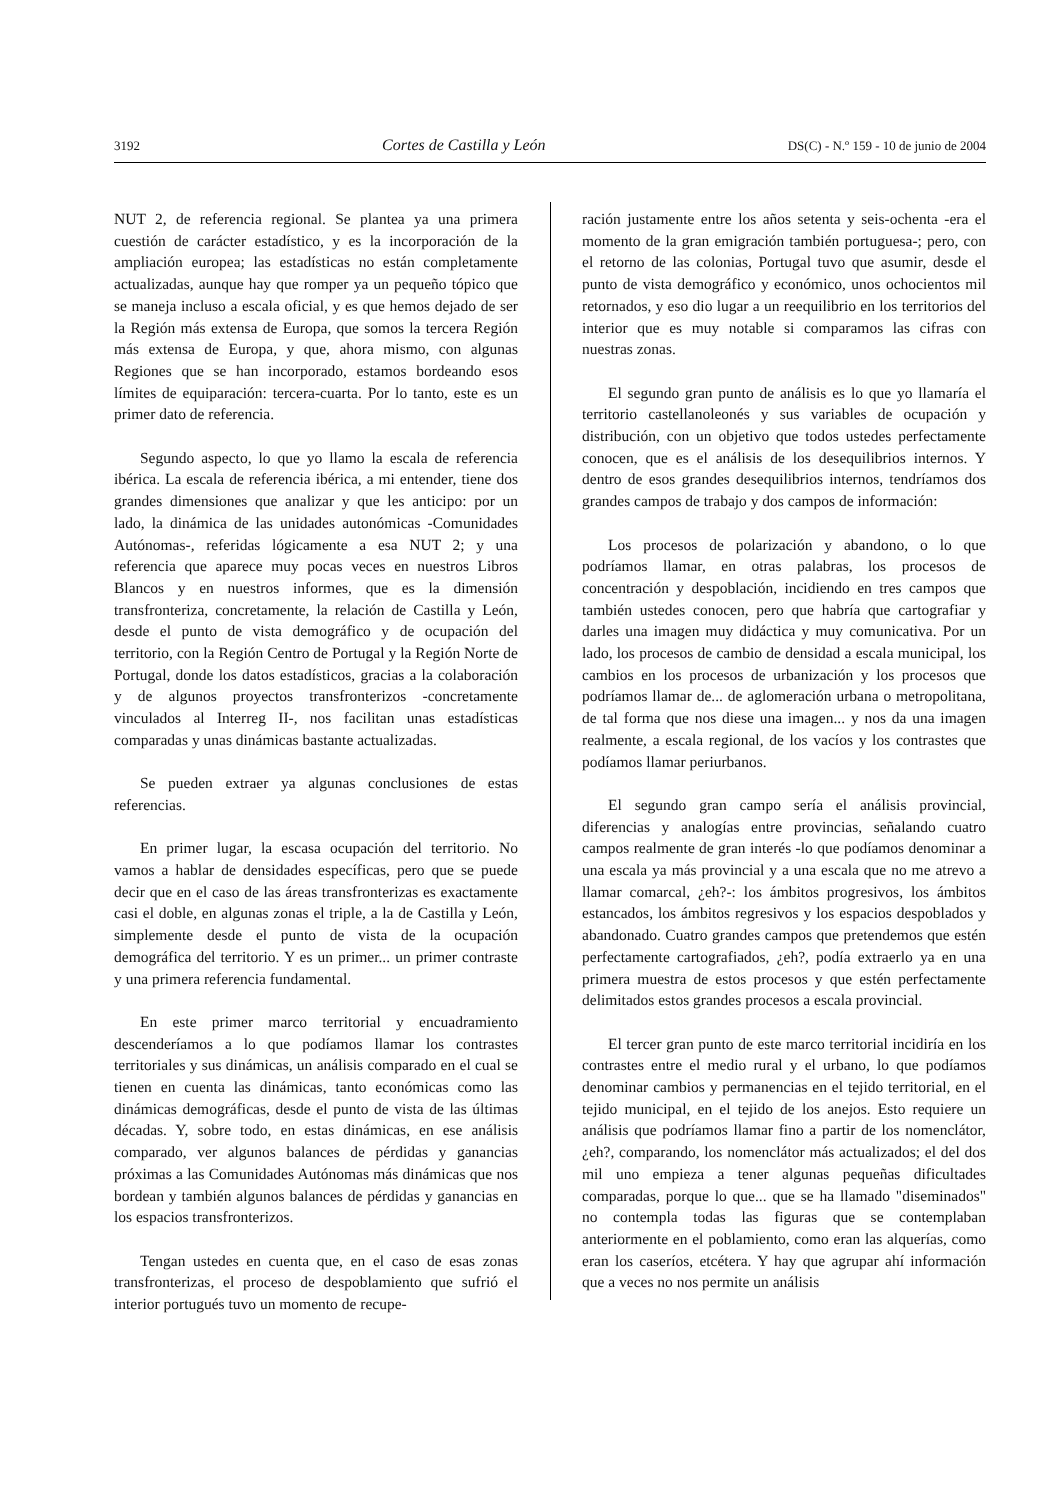3192 Cortes de Castilla y León DS(C) - N.º 159 - 10 de junio de 2004
NUT 2, de referencia regional. Se plantea ya una primera cuestión de carácter estadístico, y es la incorporación de la ampliación europea; las estadísticas no están completamente actualizadas, aunque hay que romper ya un pequeño tópico que se maneja incluso a escala oficial, y es que hemos dejado de ser la Región más extensa de Europa, que somos la tercera Región más extensa de Europa, y que, ahora mismo, con algunas Regiones que se han incorporado, estamos bordeando esos límites de equiparación: tercera-cuarta. Por lo tanto, este es un primer dato de referencia.
Segundo aspecto, lo que yo llamo la escala de referencia ibérica. La escala de referencia ibérica, a mi entender, tiene dos grandes dimensiones que analizar y que les anticipo: por un lado, la dinámica de las unidades autonómicas -Comunidades Autónomas-, referidas lógicamente a esa NUT 2; y una referencia que aparece muy pocas veces en nuestros Libros Blancos y en nuestros informes, que es la dimensión transfronteriza, concretamente, la relación de Castilla y León, desde el punto de vista demográfico y de ocupación del territorio, con la Región Centro de Portugal y la Región Norte de Portugal, donde los datos estadísticos, gracias a la colaboración y de algunos proyectos transfronterizos -concretamente vinculados al Interreg II-, nos facilitan unas estadísticas comparadas y unas dinámicas bastante actualizadas.
Se pueden extraer ya algunas conclusiones de estas referencias.
En primer lugar, la escasa ocupación del territorio. No vamos a hablar de densidades específicas, pero que se puede decir que en el caso de las áreas transfronterizas es exactamente casi el doble, en algunas zonas el triple, a la de Castilla y León, simplemente desde el punto de vista de la ocupación demográfica del territorio. Y es un primer... un primer contraste y una primera referencia fundamental.
En este primer marco territorial y encuadramiento descenderíamos a lo que podíamos llamar los contrastes territoriales y sus dinámicas, un análisis comparado en el cual se tienen en cuenta las dinámicas, tanto económicas como las dinámicas demográficas, desde el punto de vista de las últimas décadas. Y, sobre todo, en estas dinámicas, en ese análisis comparado, ver algunos balances de pérdidas y ganancias próximas a las Comunidades Autónomas más dinámicas que nos bordean y también algunos balances de pérdidas y ganancias en los espacios transfronterizos.
Tengan ustedes en cuenta que, en el caso de esas zonas transfronterizas, el proceso de despoblamiento que sufrió el interior portugués tuvo un momento de recupe-
ración justamente entre los años setenta y seis-ochenta -era el momento de la gran emigración también portuguesa-; pero, con el retorno de las colonias, Portugal tuvo que asumir, desde el punto de vista demográfico y económico, unos ochocientos mil retornados, y eso dio lugar a un reequilibrio en los territorios del interior que es muy notable si comparamos las cifras con nuestras zonas.
El segundo gran punto de análisis es lo que yo llamaría el territorio castellanoleonés y sus variables de ocupación y distribución, con un objetivo que todos ustedes perfectamente conocen, que es el análisis de los desequilibrios internos. Y dentro de esos grandes desequilibrios internos, tendríamos dos grandes campos de trabajo y dos campos de información:
Los procesos de polarización y abandono, o lo que podríamos llamar, en otras palabras, los procesos de concentración y despoblación, incidiendo en tres campos que también ustedes conocen, pero que habría que cartografiar y darles una imagen muy didáctica y muy comunicativa. Por un lado, los procesos de cambio de densidad a escala municipal, los cambios en los procesos de urbanización y los procesos que podríamos llamar de... de aglomeración urbana o metropolitana, de tal forma que nos diese una imagen... y nos da una imagen realmente, a escala regional, de los vacíos y los contrastes que podíamos llamar periurbanos.
El segundo gran campo sería el análisis provincial, diferencias y analogías entre provincias, señalando cuatro campos realmente de gran interés -lo que podíamos denominar a una escala ya más provincial y a una escala que no me atrevo a llamar comarcal, ¿eh?-: los ámbitos progresivos, los ámbitos estancados, los ámbitos regresivos y los espacios despoblados y abandonado. Cuatro grandes campos que pretendemos que estén perfectamente cartografiados, ¿eh?, podía extraerlo ya en una primera muestra de estos procesos y que estén perfectamente delimitados estos grandes procesos a escala provincial.
El tercer gran punto de este marco territorial incidiría en los contrastes entre el medio rural y el urbano, lo que podíamos denominar cambios y permanencias en el tejido territorial, en el tejido municipal, en el tejido de los anejos. Esto requiere un análisis que podríamos llamar fino a partir de los nomenclátor, ¿eh?, comparando, los nomenclátor más actualizados; el del dos mil uno empieza a tener algunas pequeñas dificultades comparadas, porque lo que... que se ha llamado "diseminados" no contempla todas las figuras que se contemplaban anteriormente en el poblamiento, como eran las alquerías, como eran los caseríos, etcétera. Y hay que agrupar ahí información que a veces no nos permite un análisis